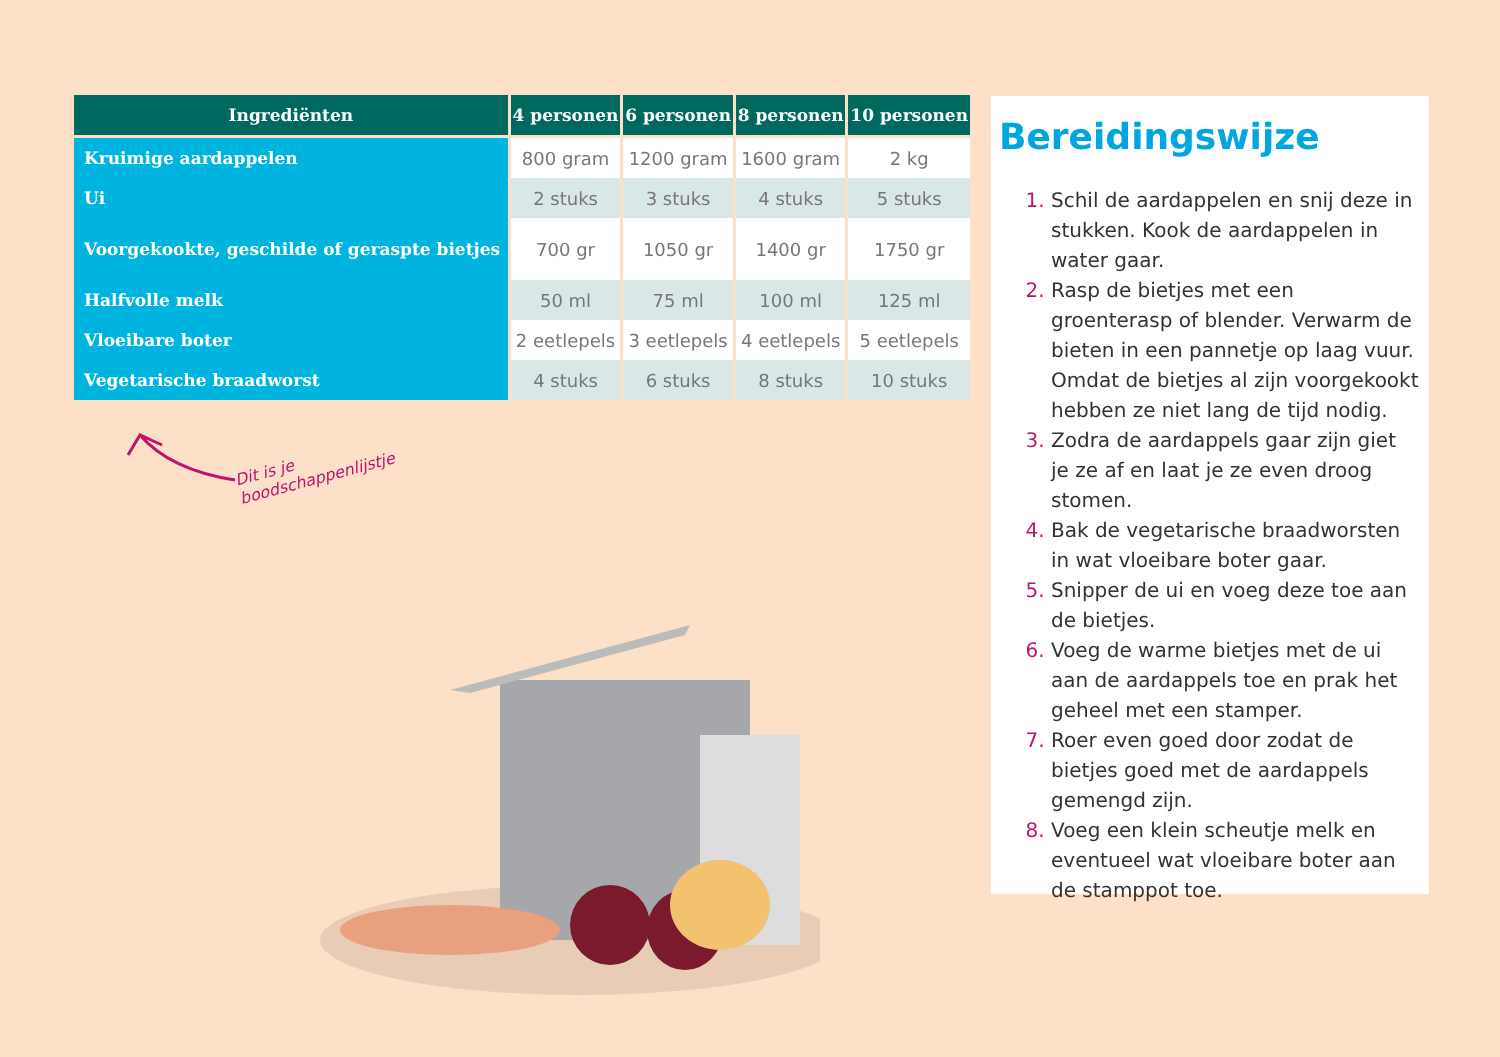| Ingrediënten | 4 personen | 6 personen | 8 personen | 10 personen |
| --- | --- | --- | --- | --- |
| Kruimige aardappelen | 800 gram | 1200 gram | 1600 gram | 2 kg |
| Ui | 2 stuks | 3 stuks | 4 stuks | 5 stuks |
| Voorgekookte, geschilde of geraspte bietjes | 700 gr | 1050 gr | 1400 gr | 1750 gr |
| Halfvolle melk | 50 ml | 75 ml | 100 ml | 125 ml |
| Vloeibare boter | 2 eetlepels | 3 eetlepels | 4 eetlepels | 5 eetlepels |
| Vegetarische braadworst | 4 stuks | 6 stuks | 8 stuks | 10 stuks |
Dit is je
boodschappenlijstje
Bereidingswijze
Schil de aardappelen en snij deze in stukken. Kook de aardappelen in water gaar.
Rasp de bietjes met een groenterasp of blender. Verwarm de bieten in een pannetje op laag vuur. Omdat de bietjes al zijn voorgekookt hebben ze niet lang de tijd nodig.
Zodra de aardappels gaar zijn giet je ze af en laat je ze even droog stomen.
Bak de vegetarische braadworsten in wat vloeibare boter gaar.
Snipper de ui en voeg deze toe aan de bietjes.
Voeg de warme bietjes met de ui aan de aardappels toe en prak het geheel met een stamper.
Roer even goed door zodat de bietjes goed met de aardappels gemengd zijn.
Voeg een klein scheutje melk en eventueel wat vloeibare boter aan de stamppot toe.